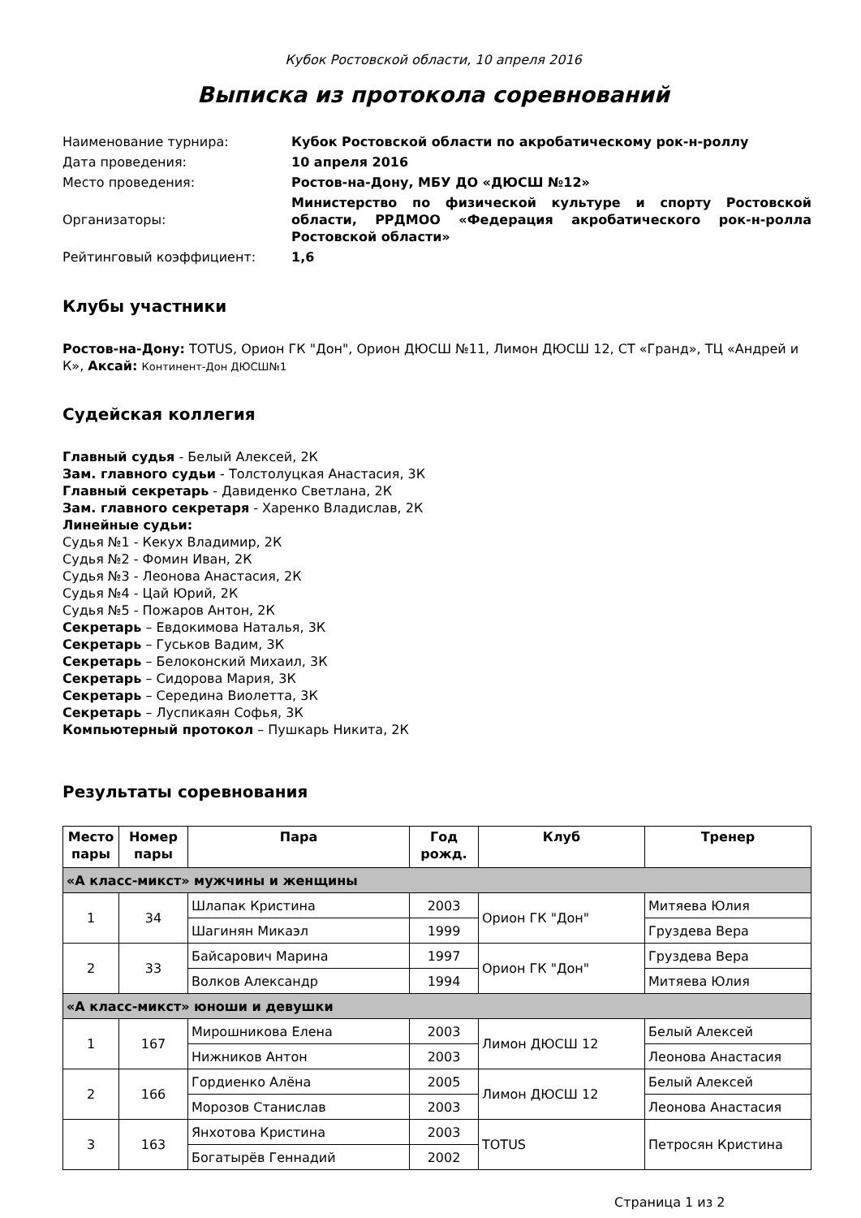Кубок Ростовской области, 10 апреля 2016
Выписка из протокола соревнований
| Наименование турнира: | Кубок Ростовской области по акробатическому рок-н-роллу |
| Дата проведения: | 10 апреля 2016 |
| Место проведения: | Ростов-на-Дону, МБУ ДО «ДЮСШ №12» |
| Организаторы: | Министерство по физической культуре и спорту Ростовской области, РРДМОО «Федерация акробатического рок-н-ролла Ростовской области» |
| Рейтинговый коэффициент: | 1,6 |
Клубы участники
Ростов-на-Дону: TOTUS, Орион ГК "Дон", Орион ДЮСШ №11, Лимон ДЮСШ 12, СТ «Гранд», ТЦ «Андрей и К», Аксай: Континент-Дон ДЮСШ№1
Судейская коллегия
Главный судья - Белый Алексей, 2К
Зам. главного судьи - Толстолуцкая Анастасия, 3К
Главный секретарь - Давиденко Светлана, 2К
Зам. главного секретаря - Харенко Владислав, 2К
Линейные судьи:
Судья №1 - Кекух Владимир, 2К
Судья №2 - Фомин Иван, 2К
Судья №3 - Леонова Анастасия, 2К
Судья №4 - Цай Юрий, 2К
Судья №5 - Пожаров Антон, 2К
Секретарь – Евдокимова Наталья, 3К
Секретарь – Гуськов Вадим, 3К
Секретарь – Белоконский Михаил, 3К
Секретарь – Сидорова Мария, 3К
Секретарь – Середина Виолетта, 3К
Секретарь – Луспикаян Софья, 3К
Компьютерный протокол – Пушкарь Никита, 2К
Результаты соревнования
| Место пары | Номер пары | Пара | Год рожд. | Клуб | Тренер |
| --- | --- | --- | --- | --- | --- |
| «А класс-микст» мужчины и женщины | | | | | |
| 1 | 34 | Шлапак Кристина | 2003 | Орион ГК "Дон" | Митяева Юлия |
| | | Шагинян Микаэл | 1999 | | Груздева Вера |
| 2 | 33 | Байсарович Марина | 1997 | Орион ГК "Дон" | Груздева Вера |
| | | Волков Александр | 1994 | | Митяева Юлия |
| «А класс-микст» юноши и девушки | | | | | |
| 1 | 167 | Мирошникова Елена | 2003 | Лимон ДЮСШ 12 | Белый Алексей |
| | | Нижников Антон | 2003 | | Леонова Анастасия |
| 2 | 166 | Гордиенко Алёна | 2005 | Лимон ДЮСШ 12 | Белый Алексей |
| | | Морозов Станислав | 2003 | | Леонова Анастасия |
| 3 | 163 | Янхотова Кристина | 2003 | TOTUS | Петросян Кристина |
| | | Богатырёв Геннадий | 2002 | | |
Страница 1 из 2